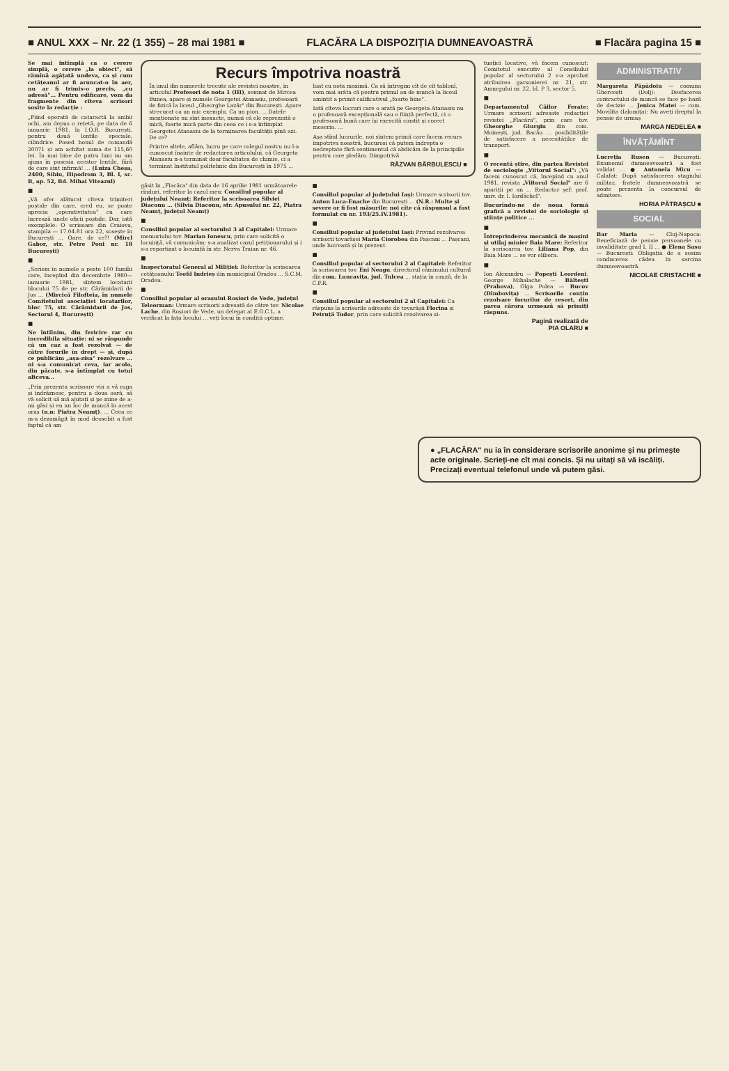■ ANUL XXX – Nr. 22 (1 355) – 28 mai 1981 ■ FLACĂRA LA DISPOZIȚIA DUMNEAVOASTRĂ ■ Flacăra pagina 15 ■
Se mai intimplă ca o cerere simplă, o cerere „la obiect", să rămînă agățată undeva, ca și cum cetățeanul ar fi aruncat-o în aer, nu ar fi trimis-o precis, „cu adresă"... Pentru edificare, vom da fragmente din cîteva scrisori sosite la redacție :
„Fiind operată de cataractă la ambii ochi, am depus o rețetă, pe data de 6 ianuarie 1981, la I.O.R. București, pentru două lentile speciale, cilindrice. Posed bonul de comandă 20071 și am achitat suma de 115,60 lei. În mai bine de patru luni nu am ajuns în posesia acestor lentile, fără de care sînt infirmă! ... (Luiza Cheșa, 2400, Sibiu, Hipodrom 3, Bl. I, sc. B, ap. 52, Bd. Mihai Viteazul)
■
„Vă ofer alăturat cîteva trimiteri poștale din care, cred eu, se poate aprecia „operativitatea" cu care lucrează unele oficii poștale. Dar, iată exemplele: O scrisoare din Craiova, ștampila — 17.04.81 ora 22, sosește în București ... Oare, de ce?! (Mircl Gabor, str. Petre Poni nr. 18 București)
■
„Scriem în numele a peste 100 familii care, începînd din decembrie 1980—ianuarie 1981, sîntem locatarii blocului 75 de pe str. Cărămidarii de Jos ... (Mircică Filofteia, în numele Comitetului asociației locatarilor, bloc 75, str. Cărămidarii de Jos, Sectorul 4, București)
■
Ne întîlnim, din fericire rar cu incredibila situație: ni se răspunde că un caz a fost rezolvat — de către forurile în drept — și, după ce publicăm „așa-zisa" rezolvare ... ni s-a comunicat ceva, iar acolo, din păcate, s-a întîmplat cu totul altceva...
„Prin prezenta scrisoare vin a vă ruga și îndrăznesc, pentru a doua oară, să vă solicit să mă ajutați și pe mine de a-mi găsi și eu un loc de muncă în acest oraș (n.n: Piatra Neamț). ... Ceea ce m-a dezamăgit în mod deosebit a fost faptul că am
Recurs împotriva noastră
În unul din numerele trecute ale revistei noastre, în articolul Profesori de nota 1 (III), semnat de Mircea Bunea, apare și numele Georgetei Atanasiu, profesoară de fizică la liceul „Gheorghe Lazăr" din București. Apare strecurat ca un mic exemplu. Ca un pion. ... Datele menționate nu sînt inexacte, numai că ele reprezintă o mică, foarte mică parte din ceea ce i s-a întîmplat Georgetei Atanasiu de la terminarea facultății pînă azi. De ce?
Printre altele, aflăm, lucru pe care colegul nostru nu l-a cunoscut înainte de redactarea articolului, că Georgeta Atanasiu n-a terminat doar facultatea de chimie, ci a terminat Institutul politehnic din București în 1975 ... luat cu nota maximă. Ca să întregim cît de cît tabloul, vom mai arăta că pentru primul an de muncă la liceul amintit a primit calificativul „foarte bine".
Iată cîteva lucruri care o arată pe Georgeta Atanasiu nu o profesoară excepțională sau o ființă perfectă, ci o profesoară bună care își exercită cinstit și corect meseria. ...
Așa stînd lucrurile, noi sîntem primii care facem recurs împotriva noastră, bucuroși că putem îndrepta o nedreptate fără sentimentul că abdicăm de la principiile pentru care pledăm. Dimpotrivă.
RĂZVAN BĂRBULESCU ■
găsit în „Flacăra" din data de 16 aprilie 1981 următoarele rînduri, referitor la cazul meu: Consiliul popular al județului Neamț: Referitor la scrisoarea Silviei Diaconu ... (Silvia Diaconu, str. Apusului nr. 22, Piatra Neamț, județul Neamț)
■
Consiliul popular al sectorului 3 al Capitalei: Urmare memoriului tov. Marian Ionescu, prin care solicită o locuință, vă comunicăm: s-a analizat cazul petiționarului și i s-a repartizat o locuință în str. Nerva Traian nr. 46.
■
Inspectoratul General al Miliției: Referitor la scrisoarea cetățeanului Teofil Indrieș din municipiul Oradea ... S.C.M. Oradea.
■
Consiliul popular al orașului Roșiori de Vede, județul Teleorman: Urmare scrisorii adresată de către tov. Nicolae Lache, din Roșiori de Vede, un delegat al E.G.C.L. a verificat la fața locului ... veți locui în condiții optime.
■
Consiliul popular al județului Iași: Urmare scrisorii tov. Anton Luca-Enache din București ... (N.R.: Multe și severe or fi fost măsurile: noi cîte că răspunsul a fost formulat cu nr. 193/25.IV.1981).
■
Consiliul popular al județului Iași: Privind rezolvarea scrisorii tovarășei Maria Ciorobea din Pașcani ... Pașcani, unde lucrează și în prezent.
■
Consiliul popular al sectorului 2 al Capitalei: Referitor la scrisoarea tov. Eni Neagu, directorul căminului cultural din com. Luncavița, jud. Tulcea ... stația în cauză, de la C.F.R.
■
Consiliul popular al sectorului 2 al Capitalei: Ca răspuns la scrisorile adresate de tovarășii Florina și Petruță Tudor, prin care solicită rezolvarea si-
tuației locative, vă facem cunoscut: Comitetul executiv al Consiliului popular al sectorului 2 v-a aprobat atribuirea garsonierei nr. 21, str. Amurgului nr. 22, bl. P 3, sector 5.
■
Departamentul Căilor Ferate: Urmare scrisorii adresate redacției revistei „Flacăra", prin care tov. Gheorghe Giurgiu din com. Moinești, jud. Bacău ... posibilitățile de satisfacere a necesităților de transport.
■
O recentă știre, din partea Revistei de sociologie „Viitorul Social": „Vă facem cunoscut că, începînd cu anul 1981, revista „Viitorul Social" are 6 apariții pe an ... Redactor șef: prof. univ. dr. I. Iordăchel".
Bucurîndu-ne de noua formă grafică a revistei de sociologie și științe politice ...
■
Întreprinderea mecanică de mașini și utilaj minier Baia Mare: Referitor la scrisoarea tov. Liliana Pop, din Baia Mare ... se vor elibera.
■
Ion Alexandru — Popești Leordeni, George Mihalache — Băltești (Prahova), Olga Polea — Bucov (Dîmbovița) ... Scrisorile conțin rezolvare forurilor de resort, din parea cărora urmează să primiți răspuns.
Pagină realizată de
PIA OLARU ■
ADMINISTRATIV
Margareta Păpădoiu — comuna Ghercești (Dolj): Desfacerea contractului de muncă se face pe bază de decizie ... Jenica Matei — com. Movilita (Ialomița): Nu aveți dreptul la pensie de urmaș
MARGA NEDELEA ■
ÎNVĂȚĂMÎNT
Lucreția Rusen — București: Examenul dumneavoastră a fost validat ... ● Antonela Micu — Calafat: După satisfacerea stagiului militar, fratele dumneavoastră se poate prezenta la concursul de admitere.
HORIA PĂTRAȘCU ■
SOCIAL
Bar Maria — Cluj-Napoca: Beneficiază de pensie persoanele cu invaliditate grad I, II ... ● Elena Sasu — București: Obligația de a sesiza conducerea cădea în sarcina dumneavoastră.
NICOLAE CRISTACHE ■
● „FLACĂRA" nu ia în considerare scrisorile anonime și nu primește acte originale. Scrieți-ne cît mai concis. Și nu uitați să vă iscăliți. Precizați eventual telefonul unde vă putem găsi.